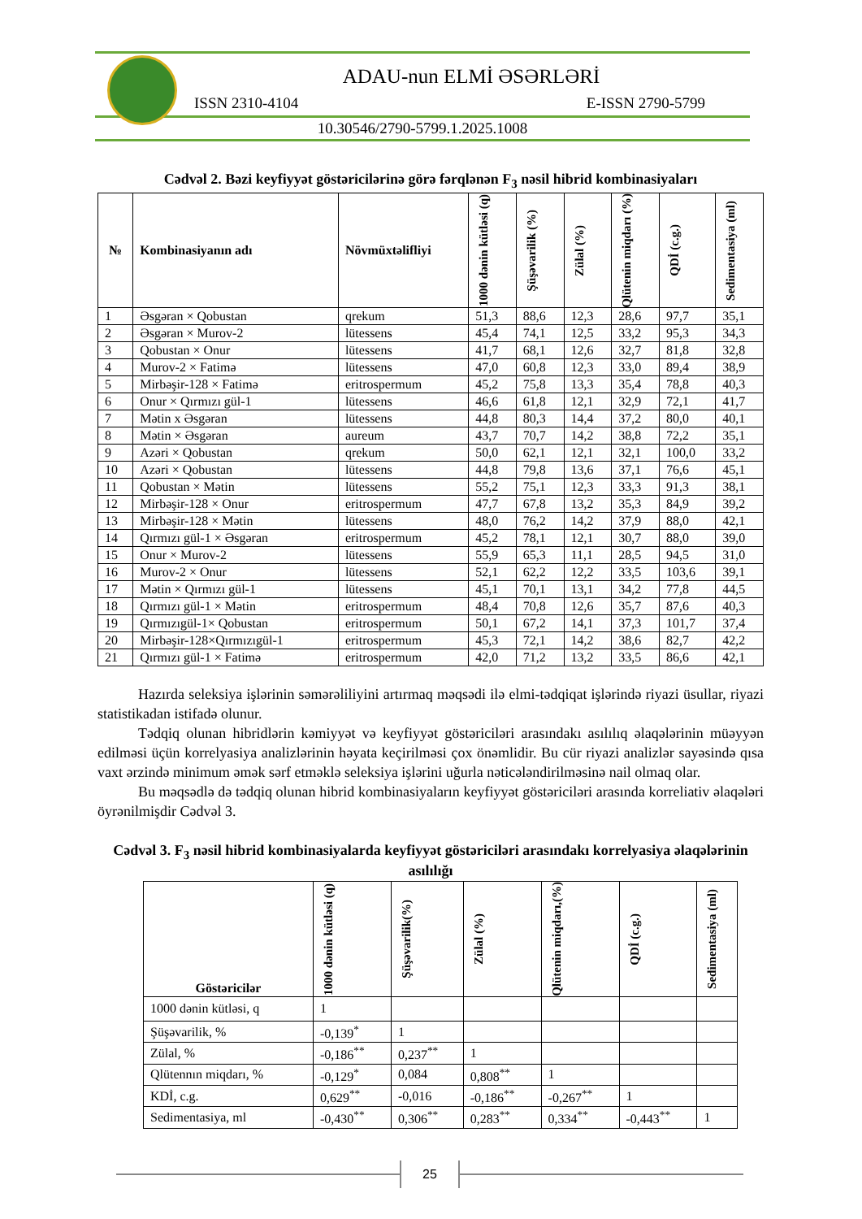ADAU-nun ELMİ ƏSƏRLƏRİ
ISSN 2310-4104 E-ISSN 2790-5799
10.30546/2790-5799.1.2025.1008
Cədvəl 2. Bəzi keyfiyyət göstəricilərinə görə fərqlənən F<sub>3</sub> nəsil hibrid kombinasiyaları
| № | Kombinasiyanın adı | Növmüxtəlifliyi | 1000 dənin kütləsi (q) | Şüşəvarilik (%) | Zülal (%) | Qlütenin miqdarı (%) | QDİ (c.g.) | Sedimentasiya (ml) |
| --- | --- | --- | --- | --- | --- | --- | --- | --- |
| 1 | Əsgəran × Qobustan | qrekum | 51,3 | 88,6 | 12,3 | 28,6 | 97,7 | 35,1 |
| 2 | Əsgəran × Murov-2 | lütessens | 45,4 | 74,1 | 12,5 | 33,2 | 95,3 | 34,3 |
| 3 | Qobustan × Onur | lütessens | 41,7 | 68,1 | 12,6 | 32,7 | 81,8 | 32,8 |
| 4 | Murov-2 × Fatimə | lütessens | 47,0 | 60,8 | 12,3 | 33,0 | 89,4 | 38,9 |
| 5 | Mirbəşir-128 × Fatimə | eritrospermum | 45,2 | 75,8 | 13,3 | 35,4 | 78,8 | 40,3 |
| 6 | Onur × Qırmızı gül-1 | lütessens | 46,6 | 61,8 | 12,1 | 32,9 | 72,1 | 41,7 |
| 7 | Mətin x Əsgəran | lütessens | 44,8 | 80,3 | 14,4 | 37,2 | 80,0 | 40,1 |
| 8 | Mətin × Əsgəran | aureum | 43,7 | 70,7 | 14,2 | 38,8 | 72,2 | 35,1 |
| 9 | Azəri × Qobustan | qrekum | 50,0 | 62,1 | 12,1 | 32,1 | 100,0 | 33,2 |
| 10 | Azəri × Qobustan | lütessens | 44,8 | 79,8 | 13,6 | 37,1 | 76,6 | 45,1 |
| 11 | Qobustan × Mətin | lütessens | 55,2 | 75,1 | 12,3 | 33,3 | 91,3 | 38,1 |
| 12 | Mirbəşir-128 × Onur | eritrospermum | 47,7 | 67,8 | 13,2 | 35,3 | 84,9 | 39,2 |
| 13 | Mirbəşir-128 × Mətin | lütessens | 48,0 | 76,2 | 14,2 | 37,9 | 88,0 | 42,1 |
| 14 | Qırmızı gül-1 × Əsgəran | eritrospermum | 45,2 | 78,1 | 12,1 | 30,7 | 88,0 | 39,0 |
| 15 | Onur × Murov-2 | lütessens | 55,9 | 65,3 | 11,1 | 28,5 | 94,5 | 31,0 |
| 16 | Murov-2 × Onur | lütessens | 52,1 | 62,2 | 12,2 | 33,5 | 103,6 | 39,1 |
| 17 | Mətin × Qırmızı gül-1 | lütessens | 45,1 | 70,1 | 13,1 | 34,2 | 77,8 | 44,5 |
| 18 | Qırmızı gül-1 × Mətin | eritrospermum | 48,4 | 70,8 | 12,6 | 35,7 | 87,6 | 40,3 |
| 19 | Qırmızıgül-1× Qobustan | eritrospermum | 50,1 | 67,2 | 14,1 | 37,3 | 101,7 | 37,4 |
| 20 | Mirbəşir-128×Qırmızıgül-1 | eritrospermum | 45,3 | 72,1 | 14,2 | 38,6 | 82,7 | 42,2 |
| 21 | Qırmızı gül-1 × Fatimə | eritrospermum | 42,0 | 71,2 | 13,2 | 33,5 | 86,6 | 42,1 |
Hazırda seleksiya işlərinin səmərəliliyini artırmaq məqsədi ilə elmi-tədqiqat işlərində riyazi üsullar, riyazi statistikadan istifadə olunur.
Tədqiq olunan hibridlərin kəmiyyət və keyfiyyət göstəriciləri arasındakı asılılıq əlaqələrinin müəyyən edilməsi üçün korrelyasiya analizlərinin həyata keçirilməsi çox önəmlidir. Bu cür riyazi analizlər sayəsində qısa vaxt ərzində minimum əmək sərf etməklə seleksiya işlərini uğurla nəticələndirilməsinə nail olmaq olar.
Bu məqsədlə də tədqiq olunan hibrid kombinasiyaların keyfiyyət göstəriciləri arasında korreliativ əlaqələri öyrənilmişdir Cədvəl 3.
Cədvəl 3. F<sub>3</sub> nəsil hibrid kombinasiyalarda keyfiyyət göstəriciləri arasındakı korrelyasiya əlaqələrinin asılılığı
| Göstəricilər | 1000 dənin kütləsi (q) | Şüşəvarilik(%) | Zülal (%) | Qlütenin miqdarı,(%) | QDİ (c.g.) | Sedimentasiya (ml) |
| --- | --- | --- | --- | --- | --- | --- |
| 1000 dənin kütləsi, q | 1 | | | | | |
| Şüşəvarilik, % | -0,139<sup>*</sup> | 1 | | | | |
| Zülal, % | -0,186<sup>**</sup> | 0,237<sup>**</sup> | 1 | | | |
| Qlütennın miqdarı, % | -0,129<sup>*</sup> | 0,084 | 0,808<sup>**</sup> | 1 | | |
| KDİ, c.g. | 0,629<sup>**</sup> | -0,016 | -0,186<sup>**</sup> | -0,267<sup>**</sup> | 1 | |
| Sedimentasiya, ml | -0,430<sup>**</sup> | 0,306<sup>**</sup> | 0,283<sup>**</sup> | 0,334<sup>**</sup> | -0,443<sup>**</sup> | 1 |
25